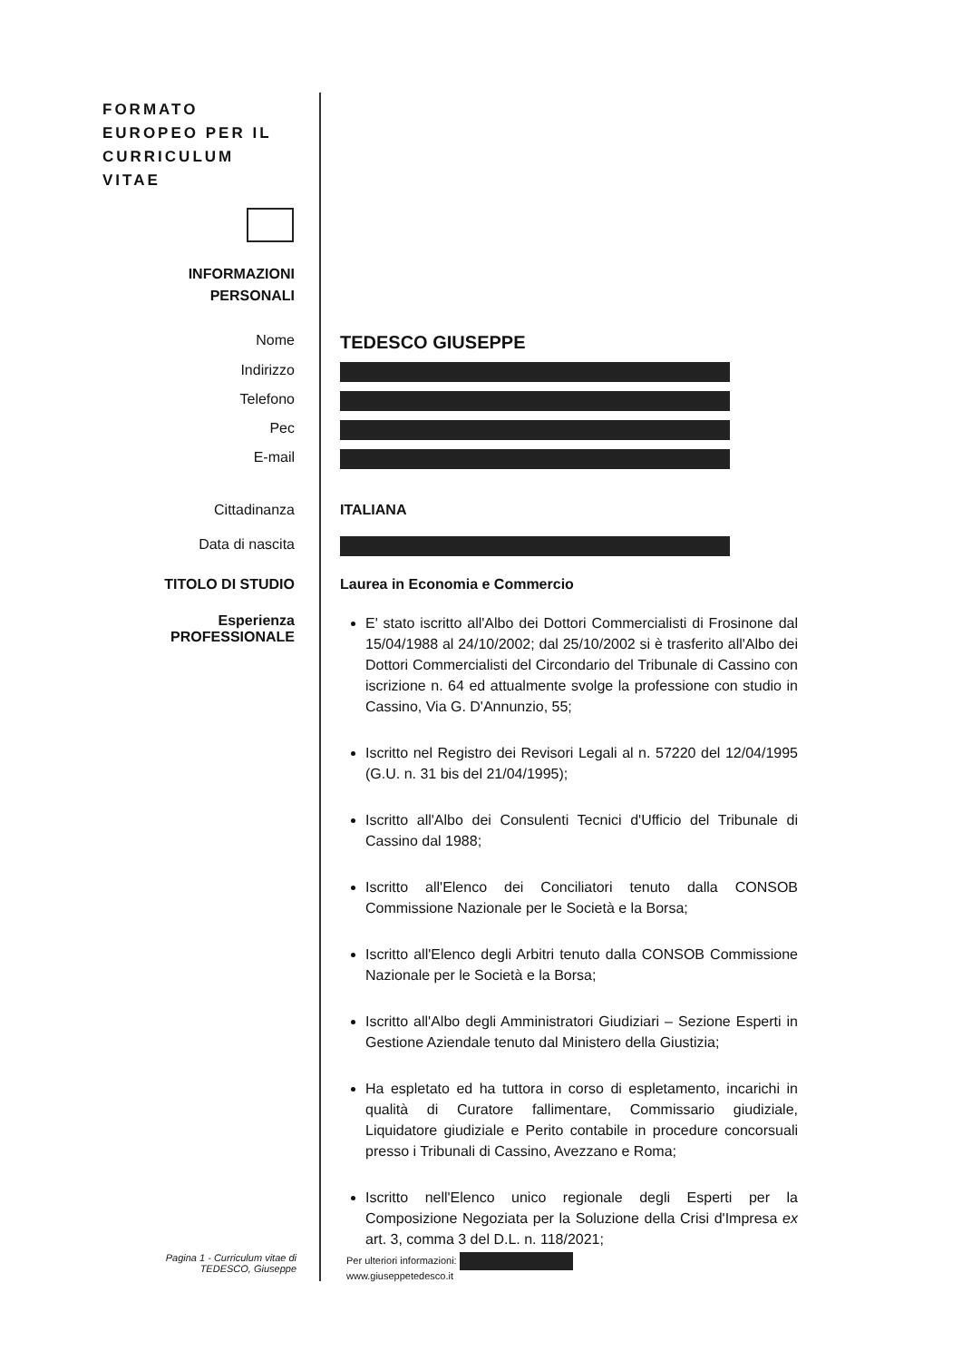FORMATO
EUROPEO PER IL
CURRICULUM
VITAE
INFORMAZIONI
PERSONALI
Nome
TEDESCO GIUSEPPE
Indirizzo
Telefono
Pec
E-mail
Cittadinanza ITALIANA
Data di nascita
TITOLO DI STUDIO Laurea in Economia e Commercio
Esperienza
PROFESSIONALE
E' stato iscritto all'Albo dei Dottori Commercialisti di Frosinone dal 15/04/1988 al 24/10/2002; dal 25/10/2002 si è trasferito all'Albo dei Dottori Commercialisti del Circondario del Tribunale di Cassino con iscrizione n. 64 ed attualmente svolge la professione con studio in Cassino, Via G. D'Annunzio, 55;
Iscritto nel Registro dei Revisori Legali al n. 57220 del 12/04/1995 (G.U. n. 31 bis del 21/04/1995);
Iscritto all'Albo dei Consulenti Tecnici d'Ufficio del Tribunale di Cassino dal 1988;
Iscritto all'Elenco dei Conciliatori tenuto dalla CONSOB Commissione Nazionale per le Società e la Borsa;
Iscritto all'Elenco degli Arbitri tenuto dalla CONSOB Commissione Nazionale per le Società e la Borsa;
Iscritto all'Albo degli Amministratori Giudiziari – Sezione Esperti in Gestione Aziendale tenuto dal Ministero della Giustizia;
Ha espletato ed ha tuttora in corso di espletamento, incarichi in qualità di Curatore fallimentare, Commissario giudiziale, Liquidatore giudiziale e Perito contabile in procedure concorsuali presso i Tribunali di Cassino, Avezzano e Roma;
Iscritto nell'Elenco unico regionale degli Esperti per la Composizione Negoziata per la Soluzione della Crisi d'Impresa ex art. 3, comma 3 del D.L. n. 118/2021;
Pagina 1 - Curriculum vitae di
TEDESCO, Giuseppe
Per ulteriori informazioni:
www.giuseppetedesco.it